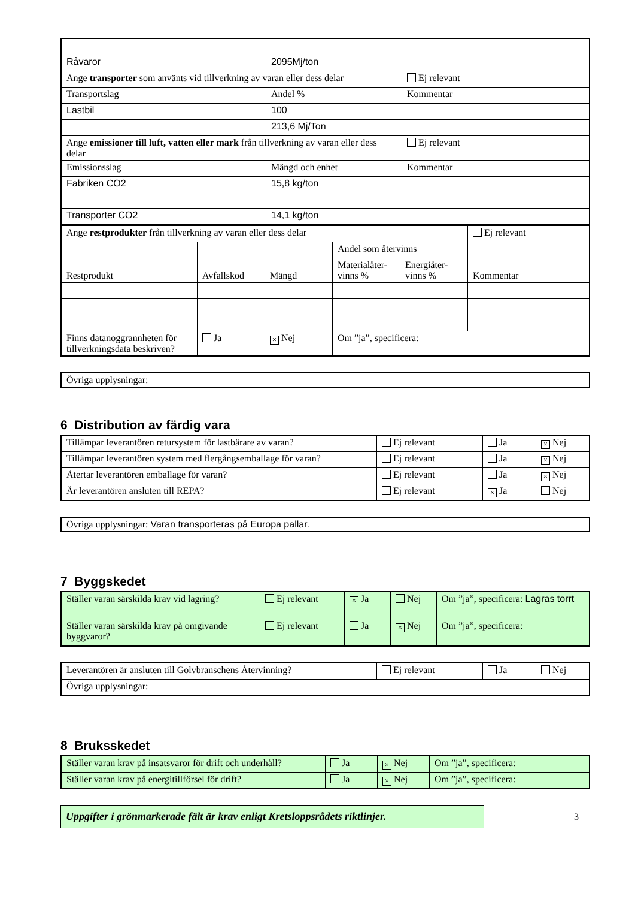| Råvaror | 2095Mj/ton | |
| Ange transporter som använts vid tillverkning av varan eller dess delar | | Ej relevant |
| Transportslag | Andel % | Kommentar |
| Lastbil | 100 | |
| | 213,6 Mj/Ton | |
| Ange emissioner till luft, vatten eller mark från tillverkning av varan eller dess delar | | Ej relevant |
| Emissionsslag | Mängd och enhet | Kommentar |
| Fabriken CO2 | 15,8 kg/ton | |
| Transporter CO2 | 14,1 kg/ton | |
| Ange restprodukter från tillverkning av varan eller dess delar | | | | | Ej relevant |
| Restprodukt | Avfallskod | Mängd | Andel som återvinns | | Kommentar |
| | | | Materialåter-vinns % | Energiåter-vinns % | |
| Finns datanoggrannheten för tillverkningsdata beskriven? | Ja | × Nej | Om ”ja”, specificera: | | |
Övriga upplysningar:
6 Distribution av färdig vara
| Tillämpar leverantören retursystem för lastbärare av varan? | Ej relevant | Ja | × Nej |
| Tillämpar leverantören system med flergångsemballage för varan? | Ej relevant | Ja | × Nej |
| Återtar leverantören emballage för varan? | Ej relevant | Ja | × Nej |
| Är leverantören ansluten till REPA? | Ej relevant | × Ja | Nej |
Övriga upplysningar: Varan transporteras på Europa pallar.
7 Byggskedet
| Ställer varan särskilda krav vid lagring? | Ej relevant | × Ja | Nej | Om ”ja”, specificera: Lagras torrt |
| Ställer varan särskilda krav på omgivande byggvaror? | Ej relevant | Ja | × Nej | Om ”ja”, specificera: |
| Leverantören är ansluten till Golvbranschens Återvinning? | Ej relevant | Ja | Nej |
| Övriga upplysningar: | | | |
8 Bruksskedet
| Ställer varan krav på insatsvaror för drift och underhåll? | Ja | × Nej | Om ”ja”, specificera: |
| Ställer varan krav på energitillförsel för drift? | Ja | × Nej | Om ”ja”, specificera: |
Uppgifter i grönmarkerade fält är krav enligt Kretsloppsrådets riktlinjer.
3